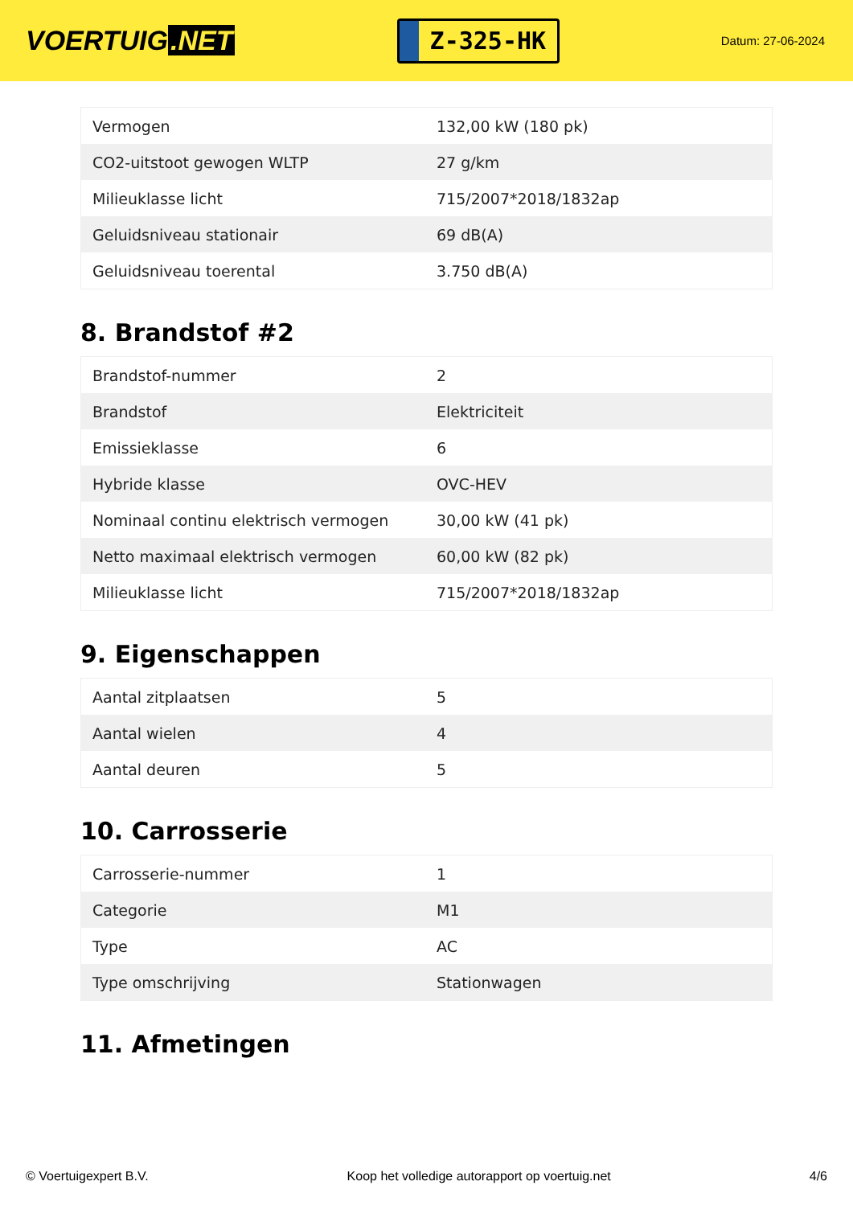VOERTUIG.NET
Z-325-HK
Datum: 27-06-2024
| Vermogen | 132,00 kW (180 pk) |
| CO2-uitstoot gewogen WLTP | 27 g/km |
| Milieuklasse licht | 715/2007*2018/1832ap |
| Geluidsniveau stationair | 69 dB(A) |
| Geluidsniveau toerental | 3.750 dB(A) |
8. Brandstof #2
| Brandstof-nummer | 2 |
| Brandstof | Elektriciteit |
| Emissieklasse | 6 |
| Hybride klasse | OVC-HEV |
| Nominaal continu elektrisch vermogen | 30,00 kW (41 pk) |
| Netto maximaal elektrisch vermogen | 60,00 kW (82 pk) |
| Milieuklasse licht | 715/2007*2018/1832ap |
9. Eigenschappen
| Aantal zitplaatsen | 5 |
| Aantal wielen | 4 |
| Aantal deuren | 5 |
10. Carrosserie
| Carrosserie-nummer | 1 |
| Categorie | M1 |
| Type | AC |
| Type omschrijving | Stationwagen |
11. Afmetingen
© Voertuigexpert B.V. Koop het volledige autorapport op voertuig.net 4/6